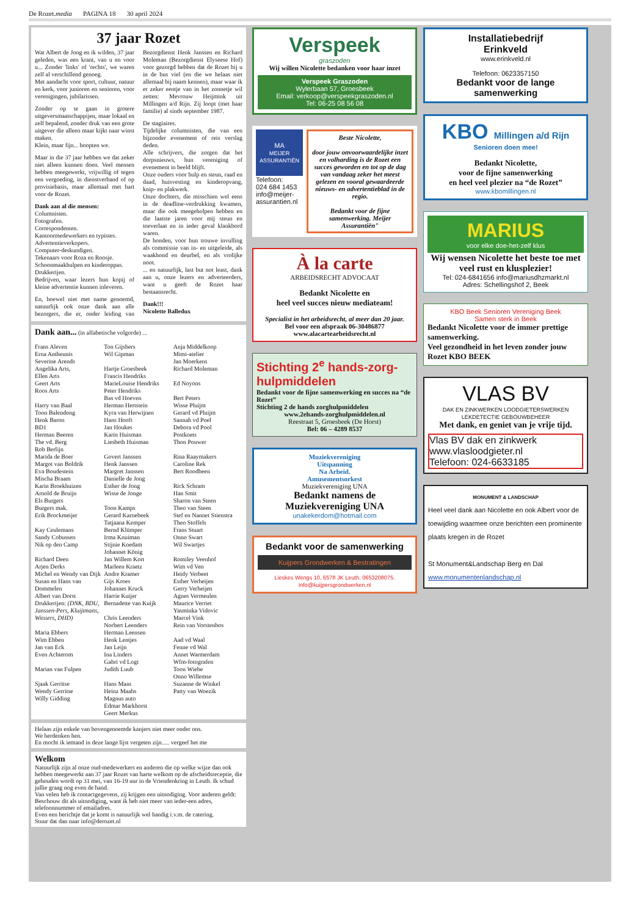De Rozet.media PAGINA 18 30 april 2024
37 jaar Rozet
Wat Albert de Jong en ik wilden, 37 jaar geleden, was een krant, van u en voor u... Zonder 'links' of 'rechts', we waren zelf al verschillend genoeg.
Met aandacht voor sport, cultuur, natuur en kerk, voor junioren en senioren, voor verenigingen, jubilarissen.
Zonder op te gaan in grotere uitgeversmaatschappijen, maar lokaal en zelf bepalend, zonder druk van een grote uitgever die alleen maar kijkt naar winst maken.
Klein, maar fijn... hoopten we.
Maar in die 37 jaar hebben we dat zeker niet alleen kunnen doen. Veel mensen hebben meegewerkt, vrijwillig of tegen een vergoeding, in dienstverband of op provisiebasis, maar allemaal met hart voor de Rozet.
Dank aan al die mensen:
Columnisten.
Fotografen.
Correspondenten.
Kantoormedewerkers en typistes.
Advertentieverkopers.
Computer-deskundigen.
Tekenaars voor Roza en Roosje.
Schoonmaakhulpen en kinderoppas.
Drukkerijen.
Bedrijven, waar lezers hun kopij of kleine advertentie kunnen inleveren.
En, hoewel niet met name genoemd, natuurlijk ook onze dank aan alle bezorgers, die er, onder leiding van Bezorgdienst Henk Janssen en Richard Moleman (Bezorgdienst Elyseese Hof) voor gezorgd hebben dat de Rozet bij u in de bus viel (en die we helaas niet allemaal bij naam kennen), maar waar ik er zeker eentje van in het zonnetje wil zetten: Mevrouw Heijmink uit Millingen a/d Rijn. Zij loopt (met haar familie) al sinds september 1987.
De stagiaires.
Tijdelijke columnisten, die van een bijzonder evenement of reis verslag deden.
Alle schrijvers, die zorgen dat het dorpsnieuws, hun vereniging of evenement in beeld blijft.
Onze ouders voor hulp en steun, raad en daad, huisvesting en kinderopvang, knip- en plakwerk.
Onze dochters, die misschien wel eens in de deadline-verdrukking kwamen, maar die ook meegeholpen hebben en die laatste jaren voor mij steun en toeverlaat en in ieder geval klankbord waren.
De honden, voor hun trouwe invulling als commissie van in- en uitgeleide, als waakhond en deurbel, en als vrolijke noot.
... en natuurlijk, last but not least, dank aan u, onze lezers en adverteerders, want u geeft de Rozet haar bestaansrecht.
Dank!!!
Nicolette Balledux
Dank aan... (in alfabetische volgorde) ...
Frans Aleven
Erna Antheunis
Severine Arends
Angelika Arts,
Ellen Arts
Geert Arts
Roos Arts
Harry van Baal
Toon Balendong
Henk Baron
BD1
Herman Beeren
The vd. Berg
Rob Berlijn
Marida de Boer
Margot van Boldrik
Eva Boudestein
Mischa Braam
Karin Broekhuizen
Arnold de Bruijn
Els Burgers
Burgers mak.
Erik Brockmeijer
Kay Ceulemans
Sandy Cobussen
Nik op den Camp
Richard Deen
Arjen Derks
Michel en Wendy van Dijk
Susan en Hans van Dommelen
Albert van Dorst
Drukkerijen: (DNK, BDU, Janssen-Pers, Kluijtmans, Witsiers, DHD)
Maria Ebbers
Wim Ebben
Jan van Eck
Even Achterom
Marian van Fulpen
Sjaak Gerritse
Wendy Gerritse
Willy Gidding
Ton Gijsbers
Wil Gipman
Hartje Groesbeek
Francis Hendriks
MarieLouise Hendriks
Peter Hendriks
Bas vd Hoeven
Herman Hertstein
Kyra van Herwijnen
Hans Hooft
Jan Houkes
Karin Huisman
Liesbeth Huisman
Govert Janssen
Henk Janssen
Margret Janssen
Danielle de Jong
Esther de Jong
Wisse de Jonge
Toon Kamps
Gerard Karnebeek
Tatjaana Kemper
Bernd Klümper
Irma Knuiman
Stijnie Koedam
Johannet König
Jan Willem Kort
Marleen Kraetz
Andre Kramer
Gijs Kroes
Johannes Kruck
Harrie Kuijer
Bernadette van Kuijk
Chris Leenders
Norbert Leenders
Herman Leensen
Henk Lentjes
Jan Leijn
Ina Linders
Gabri vd Logt
Judith Luub
Hans Maas
Heinz Maahs
Magnus auto
Edmar Markhorst
Geert Merkus
Anja Middelkoop
Mimi-atelier
Jan Moerkens
Richard Moleman
Ed Noyons
Bert Peters
Wisse Pluijm
Gerard vd Pluijm
Sannah vd Poel
Debora vd Pool
Postkoets
Thon Pouwer
Rina Raaymakers
Caroline Rek
Bert Roodbeen
Rick Schram
Han Smit
Sharon van Steen
Theo van Steen
Stef en Nannet Stienstra
Theo Stoffels
Frans Stuart
Onno Swart
Wil Swartjes
Romiley Veenhof
Wim vd Ven
Heidy Verbeet
Esther Verheijen
Gerry Verheijen
Agnes Vermeulen
Maurice Verriet
Yasminka Vidovic
Marcel Vink
Rein van Vorstenbos
Aad vd Waal
Fenne vd Wal
Annet Warmerdam
Wfm-fotografen
Toon Wiebe
Onno Willemse
Suzanne de Winkel
Patty van Woezik
Helaas zijn enkele van bovengenoemde kanjers niet meer onder ons.
We herdenken hen.
En mocht ik iemand in deze lange lijst vergeten zijn..... vergeef het me
Welkom
Natuurlijk zijn al onze oud-medewerkers en anderen die op welke wijze dan ook hebben meegewerkt aan 37 jaar Rozet van harte welkom op de afscheidsreceptie, die gehouden wordt op 31 mei, van 16-19 uur in de Vriendenkring in Leuth. Ik schud jullie graag nog even de hand.
Van velen heb ik contactgegevens, zij krijgen een uitnodiging. Voor anderen geldt: Beschouw dit als uitnodiging, want ik heb niet meer van ieder-een adres, telefoonnummer of emailadres.
Even een berichtje dat je komt is natuurlijk wel handig i.v.m. de catering.
Stuur dat dan naar info@derozet.nl
Verspeek
graszoden
Wij willen Nicolette bedanken voor haar inzet
Verspeek Graszoden
Wylerbaan 57, Groesbeek
Email: verkoop@verspeekgraszoden.nl
Tel: 06-25 08 56 08
MA
MEIJER ASSURANTIËN
Telefoon:
024 684 1453
info@meijer-assurantien.nl
Beste Nicolette,
door jouw onvoorwaardelijke inzet en volharding is de Rozet een succes geworden en tot op de dag van vandaag zeker het meest gelezen en vooral gewaardeerde nieuws- en advertentieblad in de regio.
Bedankt voor de fijne samenwerking. Meijer Assurantiën"
À la carte
ARBEIDSRECHT ADVOCAAT
Bedankt Nicolette en
heel veel succes nieuw mediateam!
Specialist in het arbeidsrecht, al meer dan 20 jaar.
Bel voor een afspraak 06-30486877
www.alacartearbeidsrecht.nl
Stichting 2<sup>e</sup> hands-zorg-hulpmiddelen
Bedankt voor de fijne samenwerking en succes na “de Rozet”
Stichting 2 de hands zorghulpmiddelen
www.2ehands-zorghulpmiddelen.nl
Reestraat 5, Groesbeek (De Horst)
Bel: 06 – 4289 8537
Muziekvereniging
Uitspanning
Na Arbeid.
Amusementsorkest
Muziekvereniging UNA
Bedankt namens de
Muziekvereniging UNA
unakekerdom@hotmail.com
Bedankt voor de samenwerking
Kuijpers Grondwerken & Bestratingen
Lieskes Wengs 10, 6578 JK Leuth. 0653208075. Info@kuijpersgrondwerken.nl
Installatiebedrijf
Erinkveld
www.erinkveld.nl
Telefoon: 0623357150
Bedankt voor de lange samenwerking
KBO Millingen a/d Rijn
Senioren doen mee!
Bedankt Nicolette,
voor de fijne samenwerking
en heel veel plezier na “de Rozet”
www.kbomillingen.nl
MARIUS
voor elke doe-het-zelf klus
Wij wensen Nicolette het beste toe met veel rust en klusplezier!
Tel: 024-6841656 info@mariusdhzmarkt.nl
Adres: Schellingshof 2, Beek
KBO Beek Senioren Vereniging Beek
Samen sterk in Beek
Bedankt Nicolette voor de immer prettige samenwerking.
Veel gezondheid in het leven zonder jouw Rozet KBO BEEK
VLAS BV
DAK EN ZINKWERKEN LOODGIETERSWERKEN LEKDETECTIE GEBOUWBEHEER
Met dank, en geniet van je vrije tijd.
Vlas BV dak en zinkwerk
www.vlasloodgieter.nl
Telefoon: 024-6633185
MONUMENT & LANDSCHAP
Heel veel dank aan Nicolette en ook Albert voor de toewijding waarmee onze berichten een prominente plaats kregen in de Rozet
St Monument&Landschap Berg en Dal
www.monumentenlandschap.nl